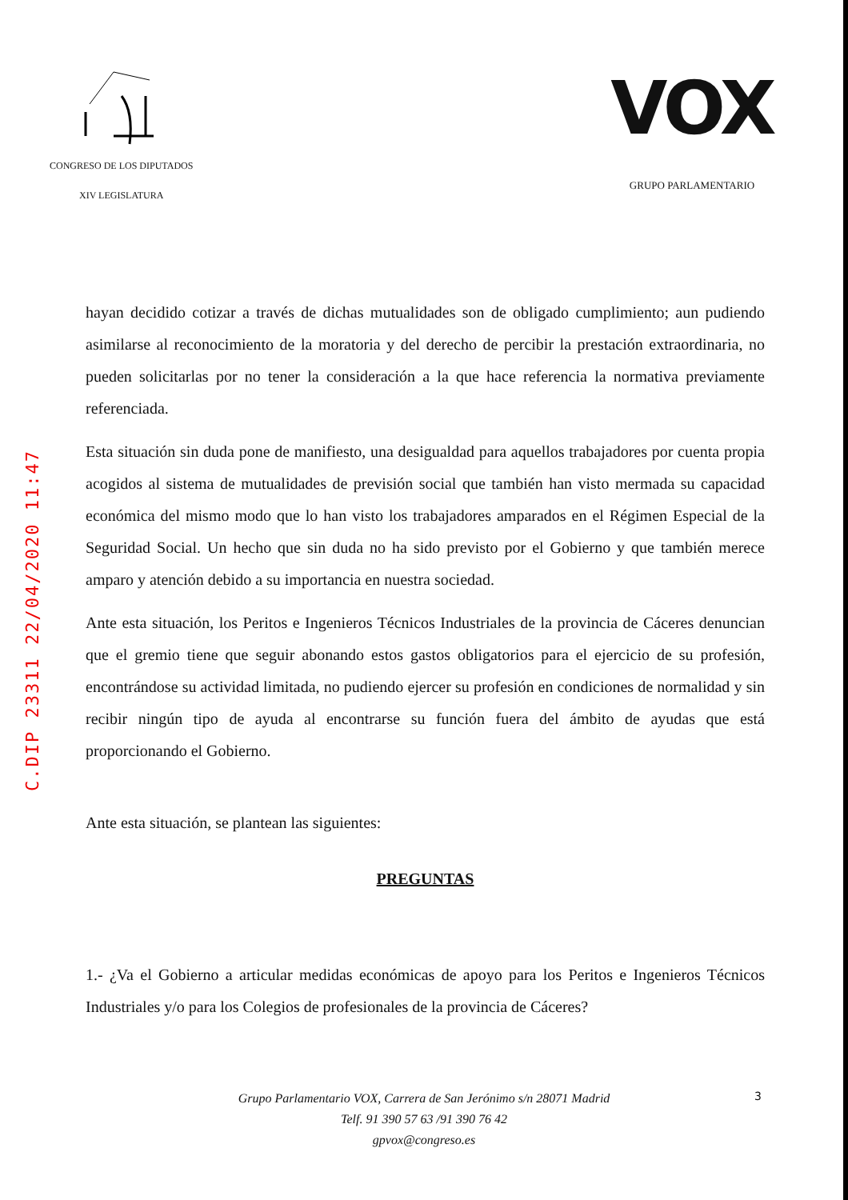CONGRESO DE LOS DIPUTADOS
XIV LEGISLATURA
VOX
GRUPO PARLAMENTARIO
C.DIP 23311 22/04/2020 11:47
hayan decidido cotizar a través de dichas mutualidades son de obligado cumplimiento; aun pudiendo asimilarse al reconocimiento de la moratoria y del derecho de percibir la prestación extraordinaria, no pueden solicitarlas por no tener la consideración a la que hace referencia la normativa previamente referenciada.
Esta situación sin duda pone de manifiesto, una desigualdad para aquellos trabajadores por cuenta propia acogidos al sistema de mutualidades de previsión social que también han visto mermada su capacidad económica del mismo modo que lo han visto los trabajadores amparados en el Régimen Especial de la Seguridad Social. Un hecho que sin duda no ha sido previsto por el Gobierno y que también merece amparo y atención debido a su importancia en nuestra sociedad.
Ante esta situación, los Peritos e Ingenieros Técnicos Industriales de la provincia de Cáceres denuncian que el gremio tiene que seguir abonando estos gastos obligatorios para el ejercicio de su profesión, encontrándose su actividad limitada, no pudiendo ejercer su profesión en condiciones de normalidad y sin recibir ningún tipo de ayuda al encontrarse su función fuera del ámbito de ayudas que está proporcionando el Gobierno.
Ante esta situación, se plantean las siguientes:
PREGUNTAS
1.- ¿Va el Gobierno a articular medidas económicas de apoyo para los Peritos e Ingenieros Técnicos Industriales y/o para los Colegios de profesionales de la provincia de Cáceres?
Grupo Parlamentario VOX, Carrera de San Jerónimo s/n 28071 Madrid
Telf. 91 390 57 63 /91 390 76 42
gpvox@congreso.es
3